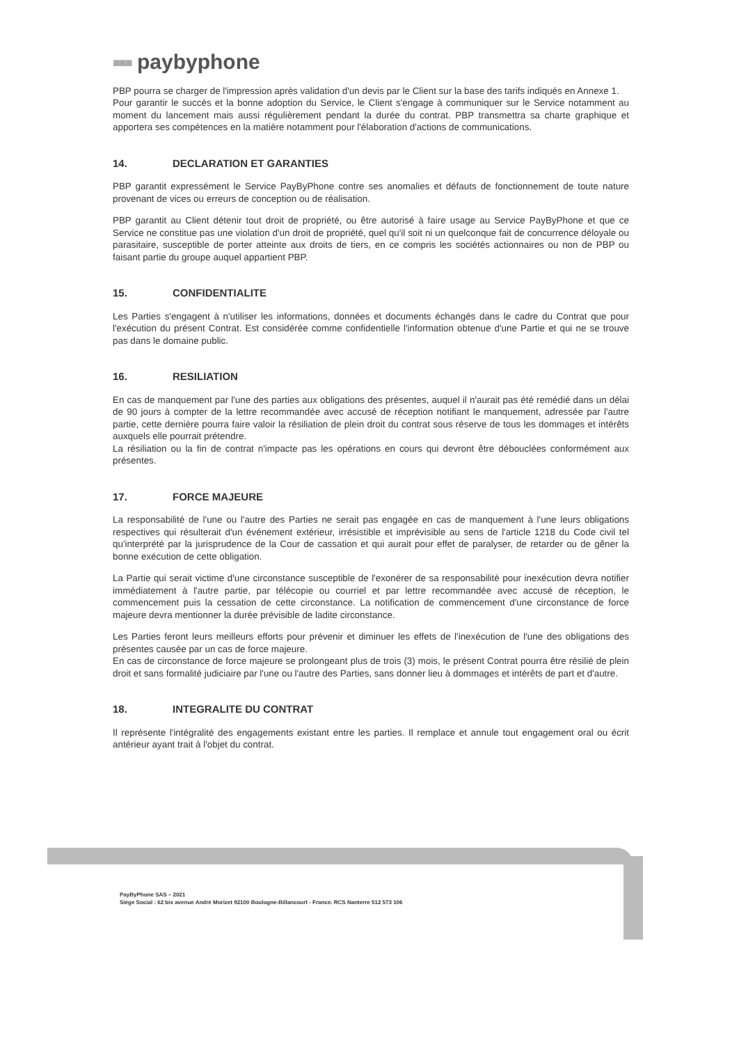■■■ paybyphone
PBP pourra se charger de l'impression après validation d'un devis par le Client sur la base des tarifs indiqués en Annexe 1.
Pour garantir le succès et la bonne adoption du Service, le Client s'engage à communiquer sur le Service notamment au moment du lancement mais aussi régulièrement pendant la durée du contrat. PBP transmettra sa charte graphique et apportera ses compétences en la matière notamment pour l'élaboration d'actions de communications.
14. DECLARATION ET GARANTIES
PBP garantit expressément le Service PayByPhone contre ses anomalies et défauts de fonctionnement de toute nature provenant de vices ou erreurs de conception ou de réalisation.
PBP garantit au Client détenir tout droit de propriété, ou être autorisé à faire usage au Service PayByPhone et que ce Service ne constitue pas une violation d'un droit de propriété, quel qu'il soit ni un quelconque fait de concurrence déloyale ou parasitaire, susceptible de porter atteinte aux droits de tiers, en ce compris les sociétés actionnaires ou non de PBP ou faisant partie du groupe auquel appartient PBP.
15. CONFIDENTIALITE
Les Parties s'engagent à n'utiliser les informations, données et documents échangés dans le cadre du Contrat que pour l'exécution du présent Contrat. Est considérée comme confidentielle l'information obtenue d'une Partie et qui ne se trouve pas dans le domaine public.
16. RESILIATION
En cas de manquement par l'une des parties aux obligations des présentes, auquel il n'aurait pas été remédié dans un délai de 90 jours à compter de la lettre recommandée avec accusé de réception notifiant le manquement, adressée par l'autre partie, cette dernière pourra faire valoir la résiliation de plein droit du contrat sous réserve de tous les dommages et intérêts auxquels elle pourrait prétendre.
La résiliation ou la fin de contrat n'impacte pas les opérations en cours qui devront être débouclées conformément aux présentes.
17. FORCE MAJEURE
La responsabilité de l'une ou l'autre des Parties ne serait pas engagée en cas de manquement à l'une leurs obligations respectives qui résulterait d'un événement extérieur, irrésistible et imprévisible au sens de l'article 1218 du Code civil tel qu'interprété par la jurisprudence de la Cour de cassation et qui aurait pour effet de paralyser, de retarder ou de gêner la bonne exécution de cette obligation.
La Partie qui serait victime d'une circonstance susceptible de l'exonérer de sa responsabilité pour inexécution devra notifier immédiatement à l'autre partie, par télécopie ou courriel et par lettre recommandée avec accusé de réception, le commencement puis la cessation de cette circonstance. La notification de commencement d'une circonstance de force majeure devra mentionner la durée prévisible de ladite circonstance.
Les Parties feront leurs meilleurs efforts pour prévenir et diminuer les effets de l'inexécution de l'une des obligations des présentes causée par un cas de force majeure.
En cas de circonstance de force majeure se prolongeant plus de trois (3) mois, le présent Contrat pourra être résilié de plein droit et sans formalité judiciaire par l'une ou l'autre des Parties, sans donner lieu à dommages et intérêts de part et d'autre.
18. INTEGRALITE DU CONTRAT
Il représente l'intégralité des engagements existant entre les parties. Il remplace et annule tout engagement oral ou écrit antérieur ayant trait à l'objet du contrat.
PayByPhone SAS – 2021
Siège Social : 62 bis avenue André Morizet 92100 Boulogne-Billancourt - France. RCS Nanterre 512 573 106